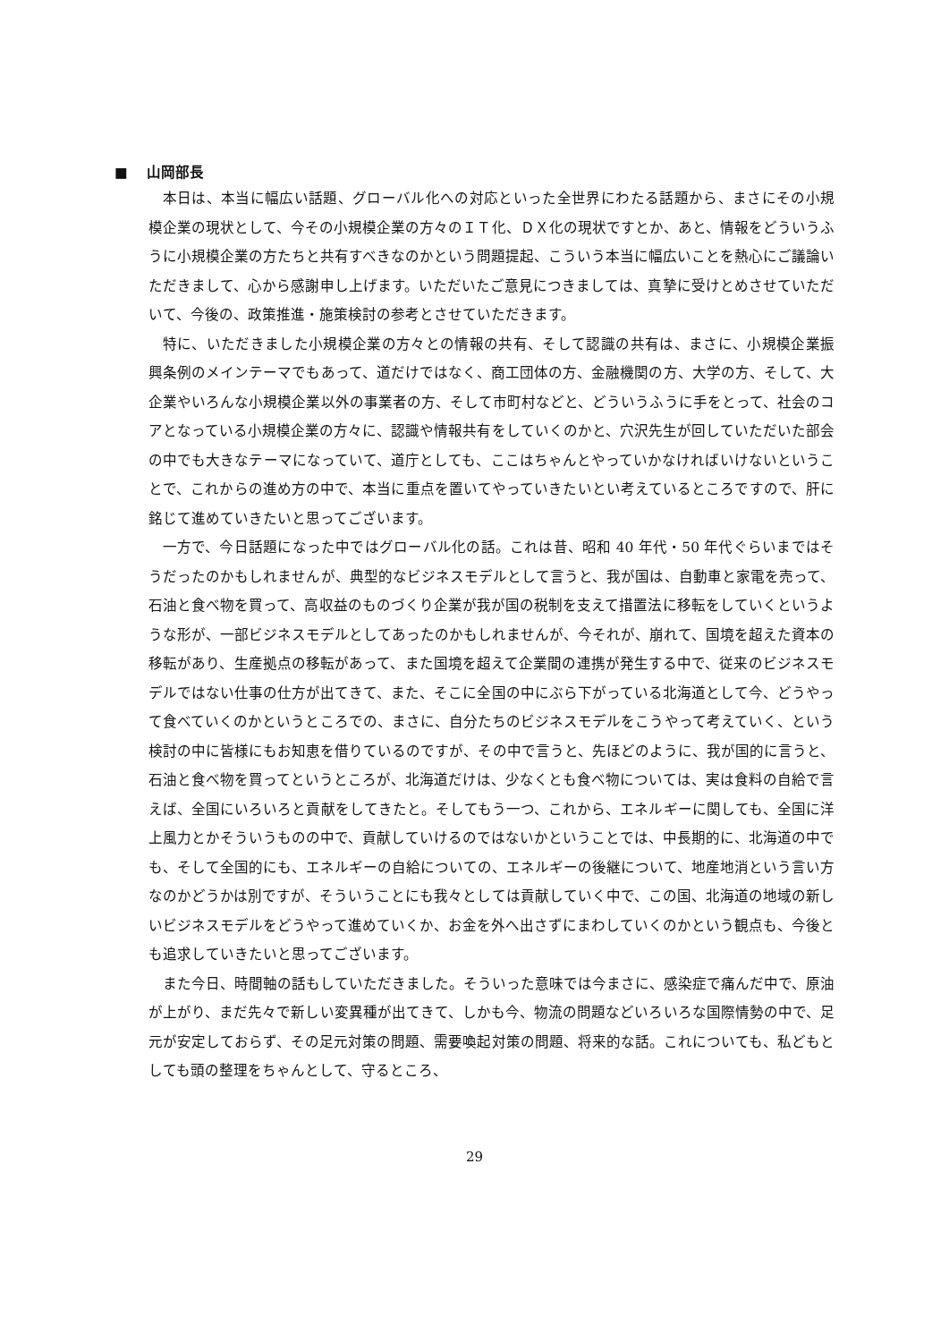■ 山岡部長
本日は、本当に幅広い話題、グローバル化への対応といった全世界にわたる話題から、まさにその小規模企業の現状として、今その小規模企業の方々のＩＴ化、ＤＸ化の現状ですとか、あと、情報をどういうふうに小規模企業の方たちと共有すべきなのかという問題提起、こういう本当に幅広いことを熱心にご議論いただきまして、心から感謝申し上げます。いただいたご意見につきましては、真摯に受けとめさせていただいて、今後の、政策推進・施策検討の参考とさせていただきます。
特に、いただきました小規模企業の方々との情報の共有、そして認識の共有は、まさに、小規模企業振興条例のメインテーマでもあって、道だけではなく、商工団体の方、金融機関の方、大学の方、そして、大企業やいろんな小規模企業以外の事業者の方、そして市町村などと、どういうふうに手をとって、社会のコアとなっている小規模企業の方々に、認識や情報共有をしていくのかと、穴沢先生が回していただいた部会の中でも大きなテーマになっていて、道庁としても、ここはちゃんとやっていかなければいけないということで、これからの進め方の中で、本当に重点を置いてやっていきたいとい考えているところですので、肝に銘じて進めていきたいと思ってございます。
一方で、今日話題になった中ではグローバル化の話。これは昔、昭和 40 年代・50 年代ぐらいまではそうだったのかもしれませんが、典型的なビジネスモデルとして言うと、我が国は、自動車と家電を売って、石油と食べ物を買って、高収益のものづくり企業が我が国の税制を支えて措置法に移転をしていくというような形が、一部ビジネスモデルとしてあったのかもしれませんが、今それが、崩れて、国境を超えた資本の移転があり、生産拠点の移転があって、また国境を超えて企業間の連携が発生する中で、従来のビジネスモデルではない仕事の仕方が出てきて、また、そこに全国の中にぶら下がっている北海道として今、どうやって食べていくのかというところでの、まさに、自分たちのビジネスモデルをこうやって考えていく、という検討の中に皆様にもお知恵を借りているのですが、その中で言うと、先ほどのように、我が国的に言うと、石油と食べ物を買ってというところが、北海道だけは、少なくとも食べ物については、実は食料の自給で言えば、全国にいろいろと貢献をしてきたと。そしてもう一つ、これから、エネルギーに関しても、全国に洋上風力とかそういうものの中で、貢献していけるのではないかということでは、中長期的に、北海道の中でも、そして全国的にも、エネルギーの自給についての、エネルギーの後継について、地産地消という言い方なのかどうかは別ですが、そういうことにも我々としては貢献していく中で、この国、北海道の地域の新しいビジネスモデルをどうやって進めていくか、お金を外へ出さずにまわしていくのかという観点も、今後とも追求していきたいと思ってございます。
また今日、時間軸の話もしていただきました。そういった意味では今まさに、感染症で痛んだ中で、原油が上がり、まだ先々で新しい変異種が出てきて、しかも今、物流の問題などいろいろな国際情勢の中で、足元が安定しておらず、その足元対策の問題、需要喚起対策の問題、将来的な話。これについても、私どもとしても頭の整理をちゃんとして、守るところ、
29